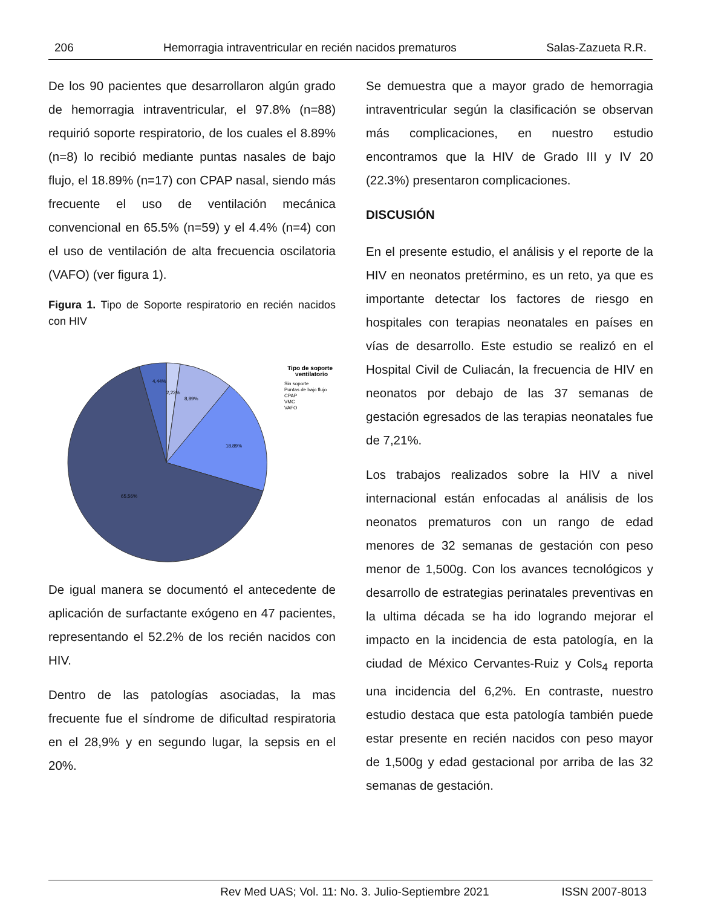206 Hemorragia intraventricular en recién nacidos prematuros Salas-Zazueta R.R.
De los 90 pacientes que desarrollaron algún grado de hemorragia intraventricular, el 97.8% (n=88) requirió soporte respiratorio, de los cuales el 8.89% (n=8) lo recibió mediante puntas nasales de bajo flujo, el 18.89% (n=17) con CPAP nasal, siendo más frecuente el uso de ventilación mecánica convencional en 65.5% (n=59) y el 4.4% (n=4) con el uso de ventilación de alta frecuencia oscilatoria (VAFO) (ver figura 1).
Figura 1. Tipo de Soporte respiratorio en recién nacidos con HIV
4,44%
2,22%
8,89%
18,89%
65,56%
Tipo de soporte
ventilatorio
Sin soporte
Puntas de bajo flujo
CPAP
VMC
VAFO
De igual manera se documentó el antecedente de aplicación de surfactante exógeno en 47 pacientes, representando el 52.2% de los recién nacidos con HIV.
Dentro de las patologías asociadas, la mas frecuente fue el síndrome de dificultad respiratoria en el 28,9% y en segundo lugar, la sepsis en el 20%.
Se demuestra que a mayor grado de hemorragia intraventricular según la clasificación se observan más complicaciones, en nuestro estudio encontramos que la HIV de Grado III y IV 20 (22.3%) presentaron complicaciones.
DISCUSIÓN
En el presente estudio, el análisis y el reporte de la HIV en neonatos pretérmino, es un reto, ya que es importante detectar los factores de riesgo en hospitales con terapias neonatales en países en vías de desarrollo. Este estudio se realizó en el Hospital Civil de Culiacán, la frecuencia de HIV en neonatos por debajo de las 37 semanas de gestación egresados de las terapias neonatales fue de 7,21%.
Los trabajos realizados sobre la HIV a nivel internacional están enfocadas al análisis de los neonatos prematuros con un rango de edad menores de 32 semanas de gestación con peso menor de 1,500g. Con los avances tecnológicos y desarrollo de estrategias perinatales preventivas en la ultima década se ha ido logrando mejorar el impacto en la incidencia de esta patología, en la ciudad de México Cervantes-Ruiz y Cols<sub>4</sub> reporta una incidencia del 6,2%. En contraste, nuestro estudio destaca que esta patología también puede estar presente en recién nacidos con peso mayor de 1,500g y edad gestacional por arriba de las 32 semanas de gestación.
Rev Med UAS; Vol. 11: No. 3. Julio-Septiembre 2021 ISSN 2007-8013